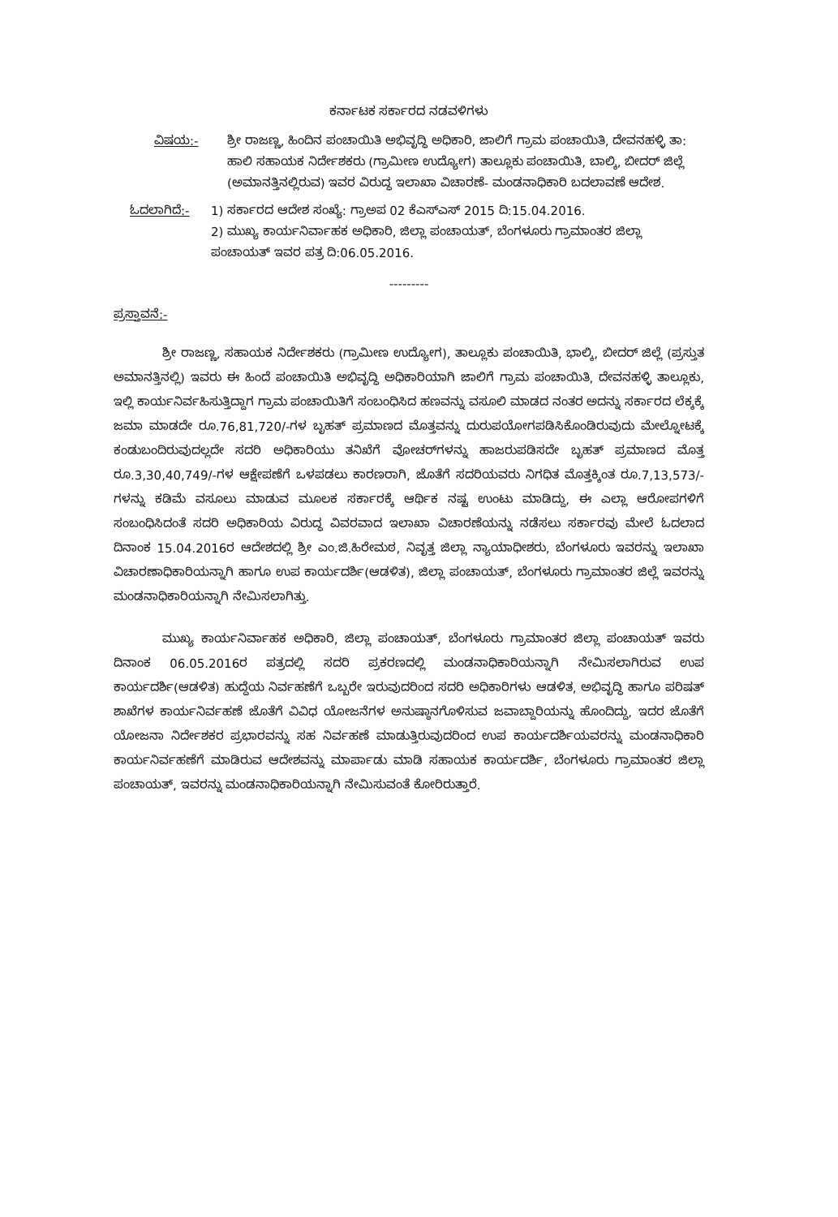ಕರ್ನಾಟಕ ಸರ್ಕಾರದ ನಡವಳಿಗಳು
ವಿಷಯ:- ಶ್ರೀ ರಾಜಣ್ಣ, ಹಿಂದಿನ ಪಂಚಾಯಿತಿ ಅಭಿವೃದ್ಧಿ ಅಧಿಕಾರಿ, ಜಾಲಿಗೆ ಗ್ರಾಮ ಪಂಚಾಯಿತಿ, ದೇವನಹಳ್ಳಿ ತಾ: ಹಾಲಿ ಸಹಾಯಕ ನಿರ್ದೇಶಕರು (ಗ್ರಾಮೀಣ ಉದ್ಯೋಗ) ತಾಲ್ಲೂಕು ಪಂಚಾಯಿತಿ, ಬಾಲ್ಕಿ, ಬೀದರ್ ಜಿಲ್ಲೆ (ಅಮಾನತ್ತಿನಲ್ಲಿರುವ) ಇವರ ವಿರುದ್ಧ ಇಲಾಖಾ ವಿಚಾರಣೆ- ಮಂಡನಾಧಿಕಾರಿ ಬದಲಾವಣೆ ಆದೇಶ.
ಓದಲಾಗಿದೆ:- 1) ಸರ್ಕಾರದ ಆದೇಶ ಸಂಖ್ಯೆ: ಗ್ರಾಅಪ 02 ಕೆಎಸ್ಎಸ್ 2015 ದಿ:15.04.2016.
2) ಮುಖ್ಯ ಕಾರ್ಯನಿರ್ವಾಹಕ ಅಧಿಕಾರಿ, ಜಿಲ್ಲಾ ಪಂಚಾಯತ್, ಬೆಂಗಳೂರು ಗ್ರಾಮಾಂತರ ಜಿಲ್ಲಾ ಪಂಚಾಯತ್ ಇವರ ಪತ್ರ ದಿ:06.05.2016.
---------
ಪ್ರಸ್ತಾವನೆ:-
ಶ್ರೀ ರಾಜಣ್ಣ, ಸಹಾಯಕ ನಿರ್ದೇಶಕರು (ಗ್ರಾಮೀಣ ಉದ್ಯೋಗ), ತಾಲ್ಲೂಕು ಪಂಚಾಯಿತಿ, ಭಾಲ್ಕಿ, ಬೀದರ್ ಜಿಲ್ಲೆ (ಪ್ರಸ್ತುತ ಅಮಾನತ್ತಿನಲ್ಲಿ) ಇವರು ಈ ಹಿಂದೆ ಪಂಚಾಯಿತಿ ಅಭಿವೃದ್ಧಿ ಅಧಿಕಾರಿಯಾಗಿ ಜಾಲಿಗೆ ಗ್ರಾಮ ಪಂಚಾಯಿತಿ, ದೇವನಹಳ್ಳಿ ತಾಲ್ಲೂಕು, ಇಲ್ಲಿ ಕಾರ್ಯನಿರ್ವಹಿಸುತ್ತಿದ್ದಾಗ ಗ್ರಾಮ ಪಂಚಾಯಿತಿಗೆ ಸಂಬಂಧಿಸಿದ ಹಣವನ್ನು ವಸೂಲಿ ಮಾಡದ ನಂತರ ಅದನ್ನು ಸರ್ಕಾರದ ಲೆಕ್ಕಕ್ಕೆ ಜಮಾ ಮಾಡದೇ ರೂ.76,81,720/-ಗಳ ಬೃಹತ್ ಪ್ರಮಾಣದ ಮೊತ್ತವನ್ನು ದುರುಪಯೋಗಪಡಿಸಿಕೊಂಡಿರುವುದು ಮೇಲ್ನೋಟಕ್ಕೆ ಕಂಡುಬಂದಿರುವುದಲ್ಲದೇ ಸದರಿ ಅಧಿಕಾರಿಯು ತನಿಖೆಗೆ ವೋಚರ್‌ಗಳನ್ನು ಹಾಜರುಪಡಿಸದೇ ಬೃಹತ್ ಪ್ರಮಾಣದ ಮೊತ್ತ ರೂ.3,30,40,749/-ಗಳ ಆಕ್ಷೇಪಣೆಗೆ ಒಳಪಡಲು ಕಾರಣರಾಗಿ, ಜೊತೆಗೆ ಸದರಿಯವರು ನಿಗಧಿತ ಮೊತ್ತಕ್ಕಿಂತ ರೂ.7,13,573/-ಗಳನ್ನು ಕಡಿಮೆ ವಸೂಲು ಮಾಡುವ ಮೂಲಕ ಸರ್ಕಾರಕ್ಕೆ ಆರ್ಥಿಕ ನಷ್ಟ ಉಂಟು ಮಾಡಿದ್ದು, ಈ ಎಲ್ಲಾ ಆರೋಪಗಳಿಗೆ ಸಂಬಂಧಿಸಿದಂತೆ ಸದರಿ ಅಧಿಕಾರಿಯ ವಿರುದ್ಧ ವಿವರವಾದ ಇಲಾಖಾ ವಿಚಾರಣೆಯನ್ನು ನಡೆಸಲು ಸರ್ಕಾರವು ಮೇಲೆ ಓದಲಾದ ದಿನಾಂಕ 15.04.2016ರ ಆದೇಶದಲ್ಲಿ ಶ್ರೀ ಎಂ.ಜಿ.ಹಿರೇಮಠ, ನಿವೃತ್ತ ಜಿಲ್ಲಾ ನ್ಯಾಯಾಧೀಶರು, ಬೆಂಗಳೂರು ಇವರನ್ನು ಇಲಾಖಾ ವಿಚಾರಣಾಧಿಕಾರಿಯನ್ನಾಗಿ ಹಾಗೂ ಉಪ ಕಾರ್ಯದರ್ಶಿ(ಆಡಳಿತ), ಜಿಲ್ಲಾ ಪಂಚಾಯತ್, ಬೆಂಗಳೂರು ಗ್ರಾಮಾಂತರ ಜಿಲ್ಲೆ ಇವರನ್ನು ಮಂಡನಾಧಿಕಾರಿಯನ್ನಾಗಿ ನೇಮಿಸಲಾಗಿತ್ತು.
ಮುಖ್ಯ ಕಾರ್ಯನಿರ್ವಾಹಕ ಅಧಿಕಾರಿ, ಜಿಲ್ಲಾ ಪಂಚಾಯತ್, ಬೆಂಗಳೂರು ಗ್ರಾಮಾಂತರ ಜಿಲ್ಲಾ ಪಂಚಾಯತ್ ಇವರು ದಿನಾಂಕ 06.05.2016ರ ಪತ್ರದಲ್ಲಿ ಸದರಿ ಪ್ರಕರಣದಲ್ಲಿ ಮಂಡನಾಧಿಕಾರಿಯನ್ನಾಗಿ ನೇಮಿಸಲಾಗಿರುವ ಉಪ ಕಾರ್ಯದರ್ಶಿ(ಆಡಳಿತ) ಹುದ್ದೆಯ ನಿರ್ವಹಣೆಗೆ ಒಬ್ಬರೇ ಇರುವುದರಿಂದ ಸದರಿ ಅಧಿಕಾರಿಗಳು ಆಡಳಿತ, ಅಭಿವೃದ್ಧಿ ಹಾಗೂ ಪರಿಷತ್ ಶಾಖೆಗಳ ಕಾರ್ಯನಿರ್ವಹಣೆ ಜೊತೆಗೆ ವಿವಿಧ ಯೋಜನೆಗಳ ಅನುಷ್ಠಾನಗೊಳಿಸುವ ಜವಾಬ್ದಾರಿಯನ್ನು ಹೊಂದಿದ್ದು, ಇದರ ಜೊತೆಗೆ ಯೋಜನಾ ನಿರ್ದೇಶಕರ ಪ್ರಭಾರವನ್ನು ಸಹ ನಿರ್ವಹಣೆ ಮಾಡುತ್ತಿರುವುದರಿಂದ ಉಪ ಕಾರ್ಯದರ್ಶಿಯವರನ್ನು ಮಂಡನಾಧಿಕಾರಿ ಕಾರ್ಯನಿರ್ವಹಣೆಗೆ ಮಾಡಿರುವ ಆದೇಶವನ್ನು ಮಾರ್ಪಾಡು ಮಾಡಿ ಸಹಾಯಕ ಕಾರ್ಯದರ್ಶಿ, ಬೆಂಗಳೂರು ಗ್ರಾಮಾಂತರ ಜಿಲ್ಲಾ ಪಂಚಾಯತ್, ಇವರನ್ನು ಮಂಡನಾಧಿಕಾರಿಯನ್ನಾಗಿ ನೇಮಿಸುವಂತೆ ಕೋರಿರುತ್ತಾರೆ.